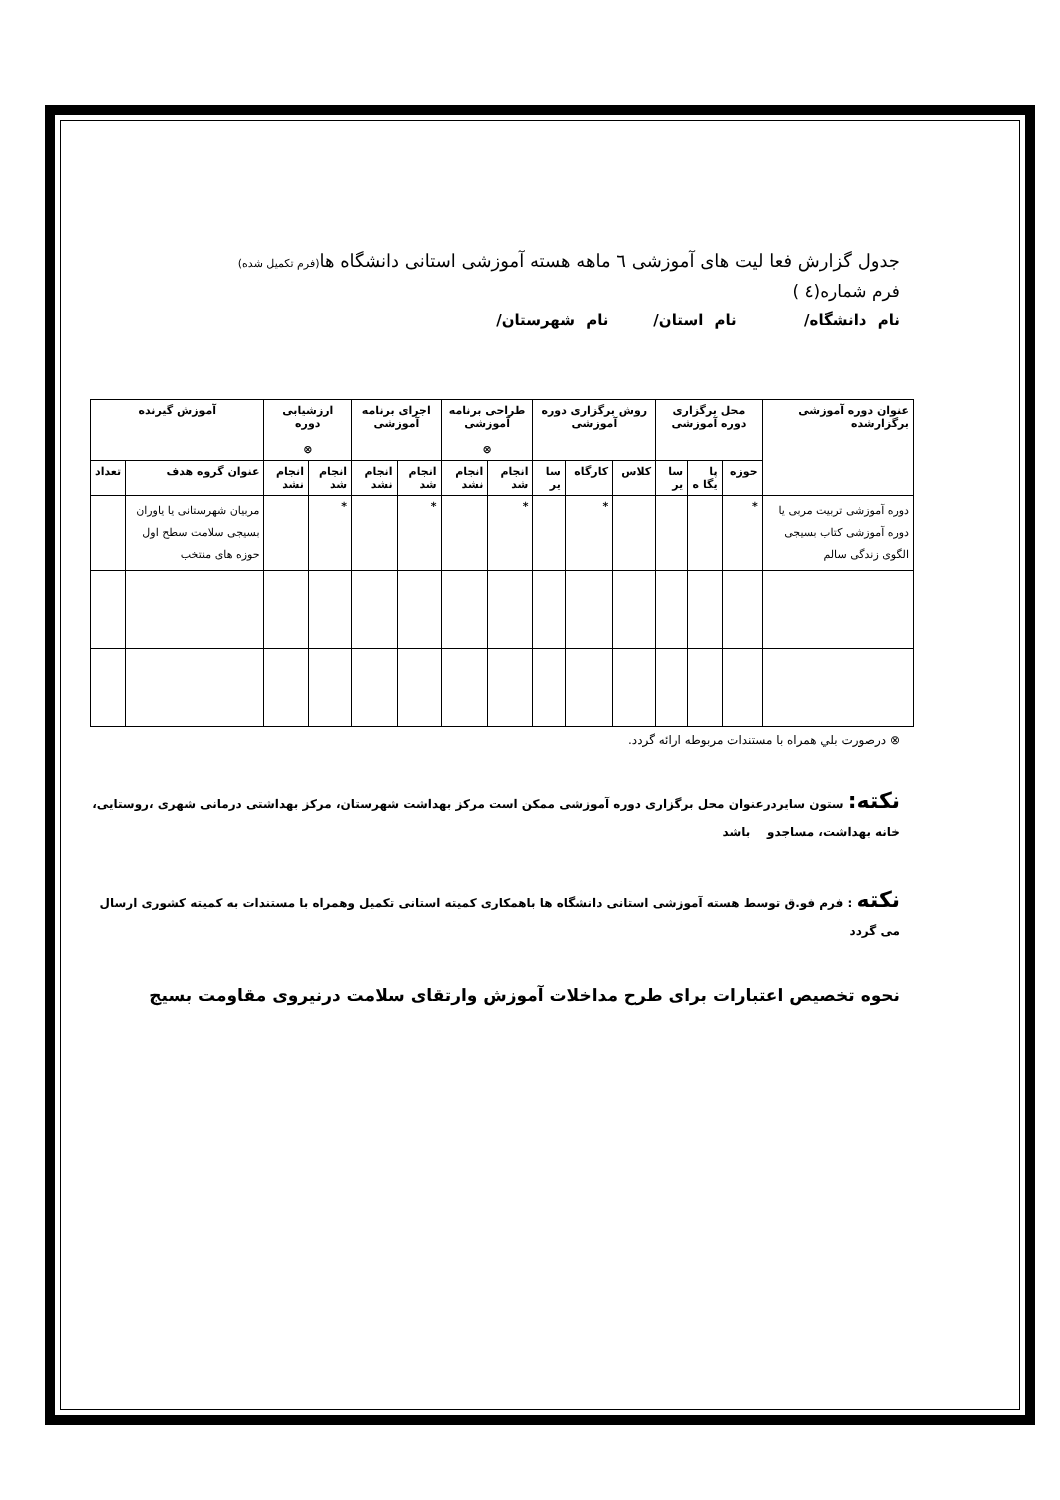جدول گزارش فعا لیت های آموزشی ٦ ماهه هسته آموزشی استانی دانشگاه ها(فرم تکمیل شده)
فرم شماره(٤ )
نام دانشگاه/ نام استان/ نام شهرستان/
| عنوان دوره آموزشی برگزارشده | محل برگزاری دوره آموزشی | | | روش برگزاری دوره آموزشی | | | طراحی برنامه آموزشی ⊗ | | اجرای برنامه آموزشی | | ارزشیابی دوره ⊗ | | آموزش گیرنده | |
| --- | --- | --- | --- | --- | --- | --- | --- | --- | --- | --- | --- | --- | --- | --- |
| | حوزه | پا یگا ه | سا یر | کلاس | کارگاه | سا یر | انجام شد | انجام نشد | انجام شد | انجام نشد | انجام شد | انجام نشد | عنوان گروه هدف | تعداد |
| دوره آموزشی تربیت مربی یا دوره آموزشی کتاب بسیجی الگوی زندگی سالم | * | | | | * | | * | | * | | * | | مربیان شهرستانی یا یاوران بسیجی سلامت سطح اول حوزه های منتخب | |
⊗ درصورت بلي همراه با مستندات مربوطه ارائه گردد.
نکته: ستون سایردرعنوان محل برگزاری دوره آموزشی ممکن است مرکز بهداشت شهرستان، مرکز بهداشتی درمانی شهری ،روستایی، خانه بهداشت، مساجدو باشد
نکته : فرم فو.ق توسط هسته آموزشی استانی دانشگاه ها باهمکاری کمیته استانی تکمیل وهمراه با مستندات به کمیته کشوری ارسال می گردد
نحوه تخصیص اعتبارات برای طرح مداخلات آموزش وارتقای سلامت درنیروی مقاومت بسیج